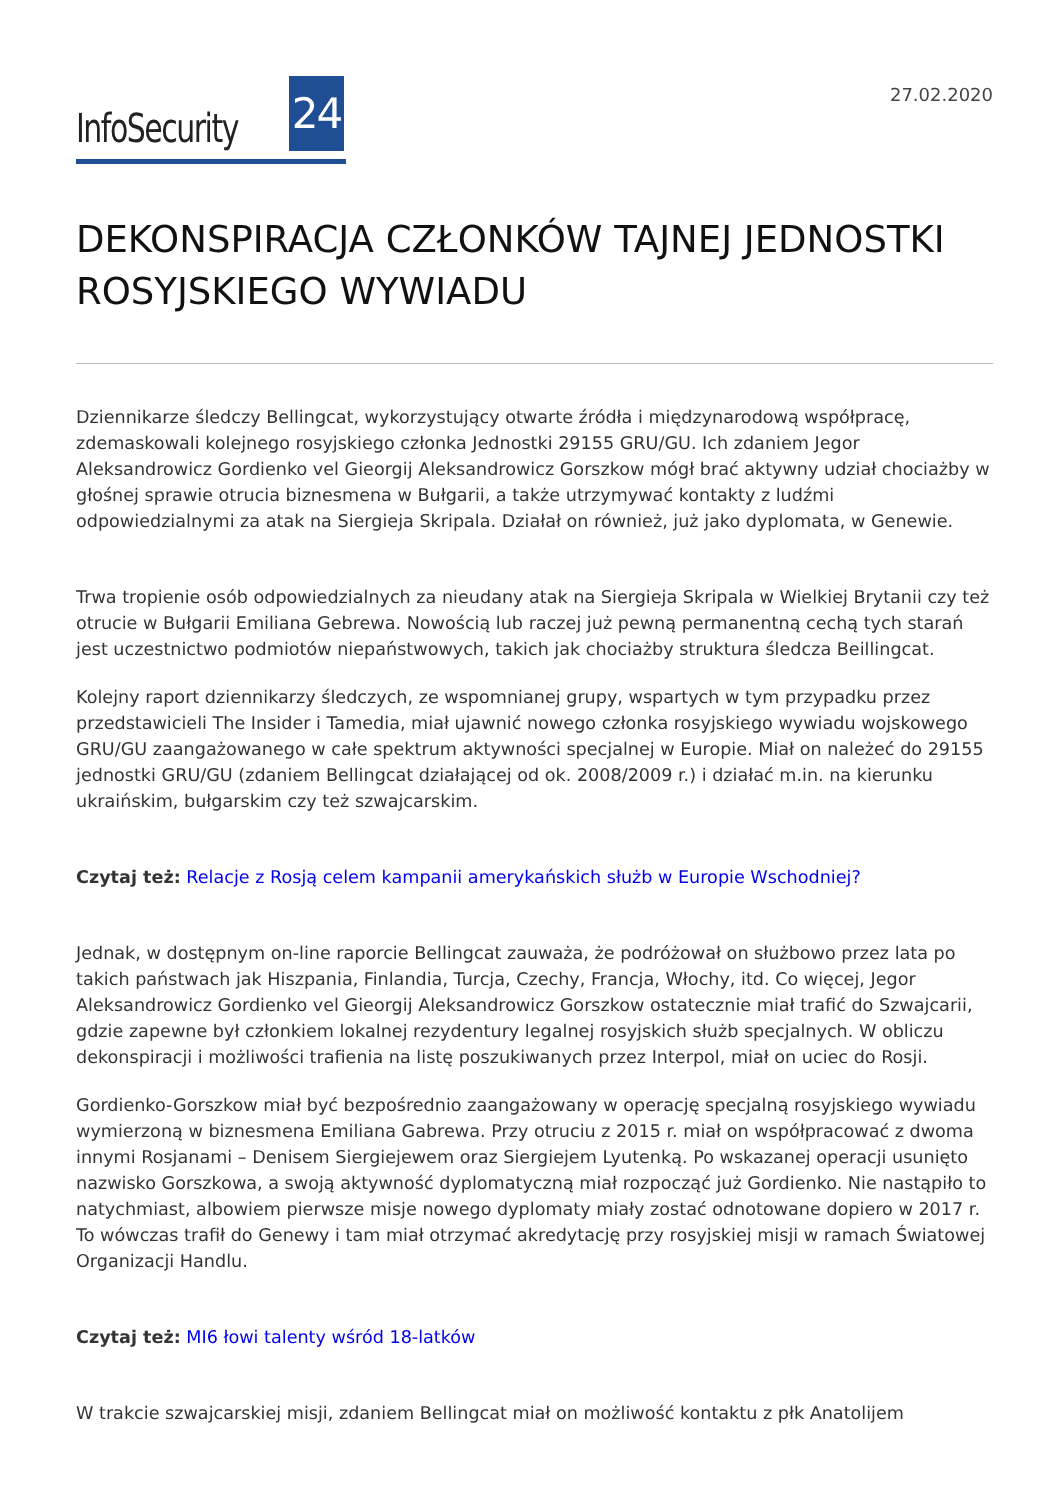InfoSecurity 24
27.02.2020
DEKONSPIRACJA CZŁONKÓW TAJNEJ JEDNOSTKI ROSYJSKIEGO WYWIADU
Dziennikarze śledczy Bellingcat, wykorzystujący otwarte źródła i międzynarodową współpracę, zdemaskowali kolejnego rosyjskiego członka Jednostki 29155 GRU/GU. Ich zdaniem Jegor Aleksandrowicz Gordienko vel Gieorgij Aleksandrowicz Gorszkow mógł brać aktywny udział chociażby w głośnej sprawie otrucia biznesmena w Bułgarii, a także utrzymywać kontakty z ludźmi odpowiedzialnymi za atak na Siergieja Skripala. Działał on również, już jako dyplomata, w Genewie.
Trwa tropienie osób odpowiedzialnych za nieudany atak na Siergieja Skripala w Wielkiej Brytanii czy też otrucie w Bułgarii Emiliana Gebrewa. Nowością lub raczej już pewną permanentną cechą tych starań jest uczestnictwo podmiotów niepaństwowych, takich jak chociażby struktura śledcza Beillingcat.
Kolejny raport dziennikarzy śledczych, ze wspomnianej grupy, wspartych w tym przypadku przez przedstawicieli The Insider i Tamedia, miał ujawnić nowego członka rosyjskiego wywiadu wojskowego GRU/GU zaangażowanego w całe spektrum aktywności specjalnej w Europie. Miał on należeć do 29155 jednostki GRU/GU (zdaniem Bellingcat działającej od ok. 2008/2009 r.) i działać m.in. na kierunku ukraińskim, bułgarskim czy też szwajcarskim.
Czytaj też: Relacje z Rosją celem kampanii amerykańskich służb w Europie Wschodniej?
Jednak, w dostępnym on-line raporcie Bellingcat zauważa, że podróżował on służbowo przez lata po takich państwach jak Hiszpania, Finlandia, Turcja, Czechy, Francja, Włochy, itd. Co więcej, Jegor Aleksandrowicz Gordienko vel Gieorgij Aleksandrowicz Gorszkow ostatecznie miał trafić do Szwajcarii, gdzie zapewne był członkiem lokalnej rezydentury legalnej rosyjskich służb specjalnych. W obliczu dekonspiracji i możliwości trafienia na listę poszukiwanych przez Interpol, miał on uciec do Rosji.
Gordienko-Gorszkow miał być bezpośrednio zaangażowany w operację specjalną rosyjskiego wywiadu wymierzoną w biznesmena Emiliana Gabrewa. Przy otruciu z 2015 r. miał on współpracować z dwoma innymi Rosjanami – Denisem Siergiejewem oraz Siergiejem Lyutenką. Po wskazanej operacji usunięto nazwisko Gorszkowa, a swoją aktywność dyplomatyczną miał rozpocząć już Gordienko. Nie nastąpiło to natychmiast, albowiem pierwsze misje nowego dyplomaty miały zostać odnotowane dopiero w 2017 r. To wówczas trafił do Genewy i tam miał otrzymać akredytację przy rosyjskiej misji w ramach Światowej Organizacji Handlu.
Czytaj też: MI6 łowi talenty wśród 18-latków
W trakcie szwajcarskiej misji, zdaniem Bellingcat miał on możliwość kontaktu z płk Anatolijem